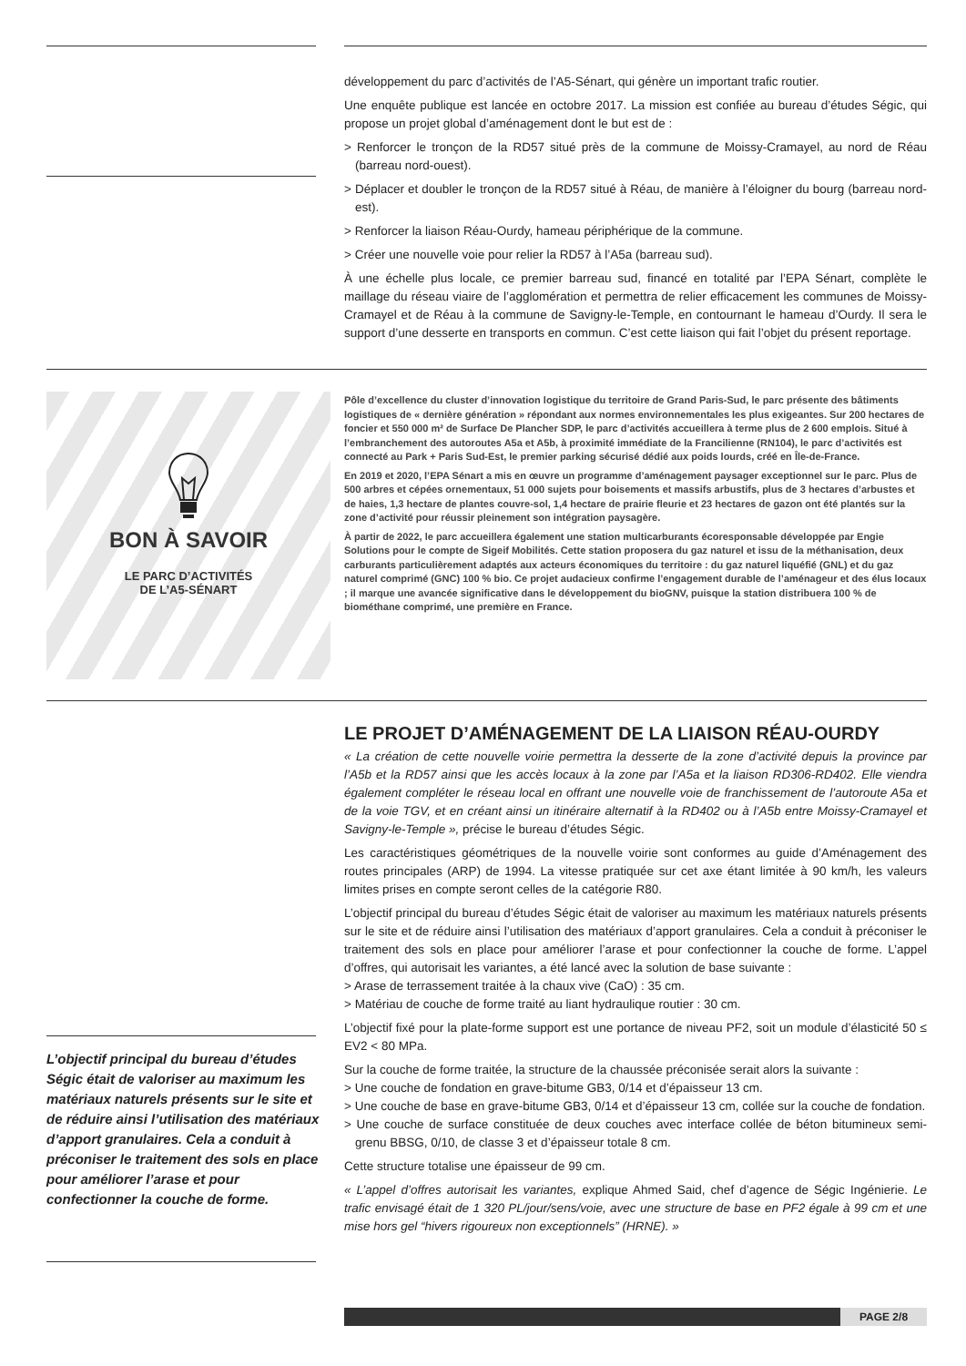développement du parc d’activités de l’A5-Sénart, qui génère un important trafic routier.
Une enquête publique est lancée en octobre 2017. La mission est confiée au bureau d’études Ségic, qui propose un projet global d’aménagement dont le but est de :
> Renforcer le tronçon de la RD57 situé près de la commune de Moissy-Cramayel, au nord de Réau (barreau nord-ouest).
> Déplacer et doubler le tronçon de la RD57 situé à Réau, de manière à l’éloigner du bourg (barreau nord-est).
> Renforcer la liaison Réau-Ourdy, hameau périphérique de la commune.
> Créer une nouvelle voie pour relier la RD57 à l’A5a (barreau sud).
À une échelle plus locale, ce premier barreau sud, financé en totalité par l’EPA Sénart, complète le maillage du réseau viaire de l’agglomération et permettra de relier efficacement les communes de Moissy-Cramayel et de Réau à la commune de Savigny-le-Temple, en contournant le hameau d’Ourdy. Il sera le support d’une desserte en transports en commun. C’est cette liaison qui fait l’objet du présent reportage.
BON À SAVOIR
LE PARC D’ACTIVITÉS
DE L’A5-SÉNART
Pôle d’excellence du cluster d’innovation logistique du territoire de Grand Paris-Sud, le parc présente des bâtiments logistiques de « dernière génération » répondant aux normes environnementales les plus exigeantes. Sur 200 hectares de foncier et 550 000 m² de Surface De Plancher SDP, le parc d’activités accueillera à terme plus de 2 600 emplois. Situé à l’embranchement des autoroutes A5a et A5b, à proximité immédiate de la Francilienne (RN104), le parc d’activités est connecté au Park + Paris Sud-Est, le premier parking sécurisé dédié aux poids lourds, créé en Île-de-France.
En 2019 et 2020, l’EPA Sénart a mis en œuvre un programme d’aménagement paysager exceptionnel sur le parc. Plus de 500 arbres et cépées ornementaux, 51 000 sujets pour boisements et massifs arbustifs, plus de 3 hectares d’arbustes et de haies, 1,3 hectare de plantes couvre-sol, 1,4 hectare de prairie fleurie et 23 hectares de gazon ont été plantés sur la zone d’activité pour réussir pleinement son intégration paysagère.
À partir de 2022, le parc accueillera également une station multicarburants écoresponsable développée par Engie Solutions pour le compte de Sigeif Mobilités. Cette station proposera du gaz naturel et issu de la méthanisation, deux carburants particulièrement adaptés aux acteurs économiques du territoire : du gaz naturel liquéfié (GNL) et du gaz naturel comprimé (GNC) 100 % bio. Ce projet audacieux confirme l’engagement durable de l’aménageur et des élus locaux ; il marque une avancée significative dans le développement du bioGNV, puisque la station distribuera 100 % de biométhane comprimé, une première en France.
LE PROJET D’AMÉNAGEMENT DE LA LIAISON RÉAU-OURDY
« La création de cette nouvelle voirie permettra la desserte de la zone d’activité depuis la province par l’A5b et la RD57 ainsi que les accès locaux à la zone par l’A5a et la liaison RD306-RD402. Elle viendra également compléter le réseau local en offrant une nouvelle voie de franchissement de l’autoroute A5a et de la voie TGV, et en créant ainsi un itinéraire alternatif à la RD402 ou à l’A5b entre Moissy-Cramayel et Savigny-le-Temple », précise le bureau d’études Ségic.
Les caractéristiques géométriques de la nouvelle voirie sont conformes au guide d’Aménagement des routes principales (ARP) de 1994. La vitesse pratiquée sur cet axe étant limitée à 90 km/h, les valeurs limites prises en compte seront celles de la catégorie R80.
L’objectif principal du bureau d’études Ségic était de valoriser au maximum les matériaux naturels présents sur le site et de réduire ainsi l’utilisation des matériaux d’apport granulaires. Cela a conduit à préconiser le traitement des sols en place pour améliorer l’arase et pour confectionner la couche de forme. L’appel d’offres, qui autorisait les variantes, a été lancé avec la solution de base suivante :
> Arase de terrassement traitée à la chaux vive (CaO) : 35 cm.
> Matériau de couche de forme traité au liant hydraulique routier : 30 cm.
L’objectif fixé pour la plate-forme support est une portance de niveau PF2, soit un module d’élasticité 50 ≤ EV2 < 80 MPa.
Sur la couche de forme traitée, la structure de la chaussée préconisée serait alors la suivante :
> Une couche de fondation en grave-bitume GB3, 0/14 et d’épaisseur 13 cm.
> Une couche de base en grave-bitume GB3, 0/14 et d’épaisseur 13 cm, collée sur la couche de fondation.
> Une couche de surface constituée de deux couches avec interface collée de béton bitumineux semi-grenu BBSG, 0/10, de classe 3 et d’épaisseur totale 8 cm.
Cette structure totalise une épaisseur de 99 cm.
« L’appel d’offres autorisait les variantes, explique Ahmed Said, chef d’agence de Ségic Ingénierie. Le trafic envisagé était de 1 320 PL/jour/sens/voie, avec une structure de base en PF2 égale à 99 cm et une mise hors gel “hivers rigoureux non exceptionnels” (HRNE). »
L’objectif principal du bureau d’études Ségic était de valoriser au maximum les matériaux naturels présents sur le site et de réduire ainsi l’utilisation des matériaux d’apport granulaires. Cela a conduit à préconiser le traitement des sols en place pour améliorer l’arase et pour confectionner la couche de forme.
PAGE 2/8